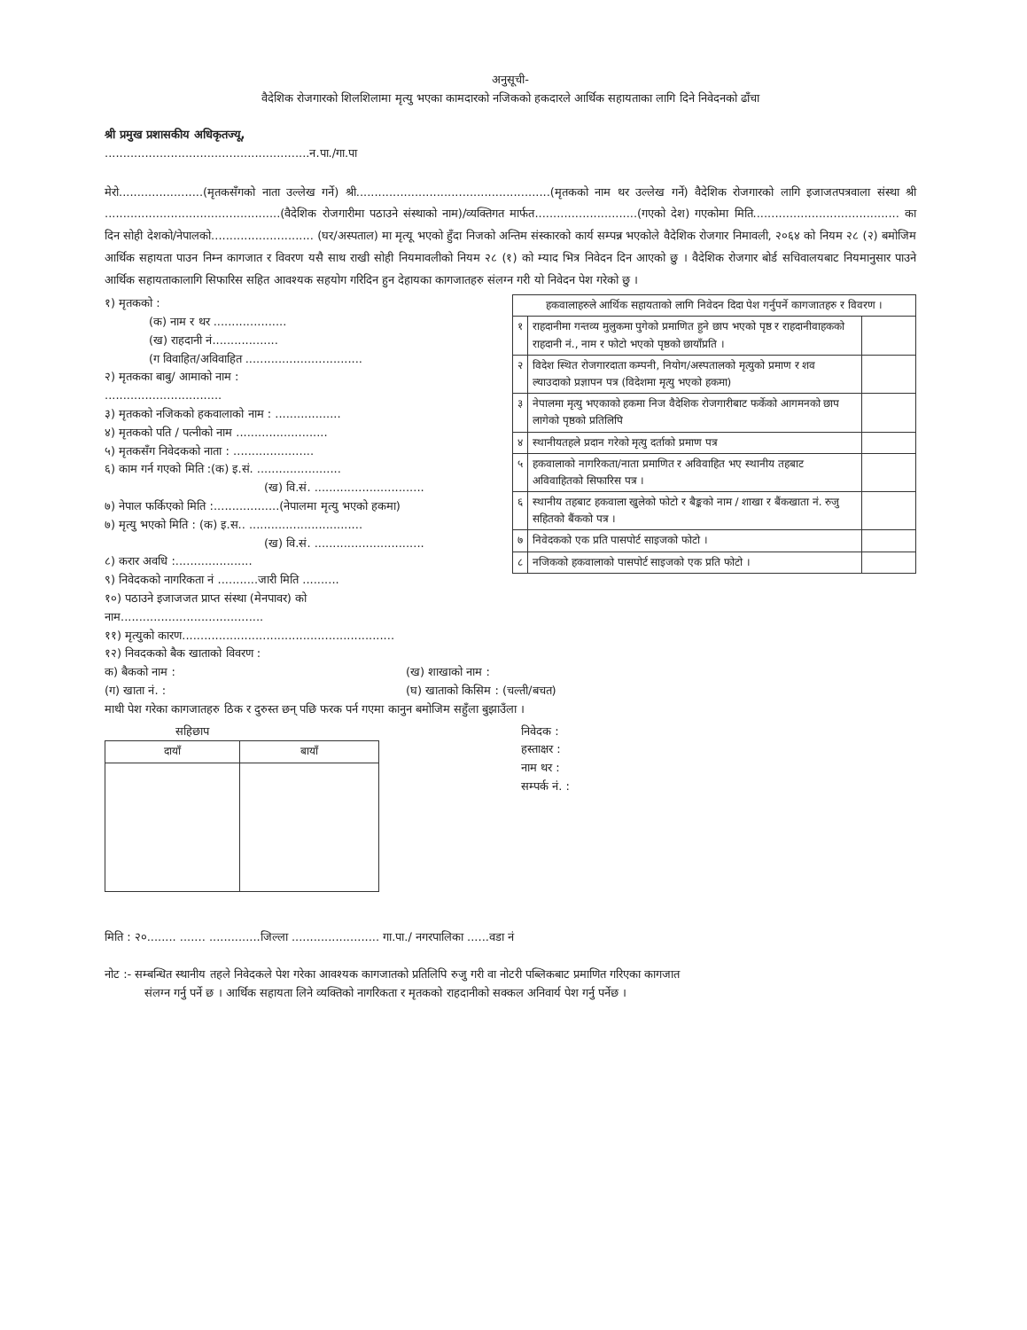अनुसूची-
वैदेशिक रोजगारको शिलशिलामा मृत्यु भएका कामदारको नजिकको हकदारले आर्थिक सहायताका लागि दिने निवेदनको ढाँचा
श्री प्रमुख प्रशासकीय अधिकृतज्यू,
........................................................न.पा./गा.पा
मेरो.......................(मृतकसँगको नाता उल्लेख गर्ने) श्री.....................................................(मृतकको नाम थर उल्लेख गर्ने) वैदेशिक रोजगारको लागि इजाजतपत्रवाला संस्था श्री ................................................(वैदेशिक रोजगारीमा पठाउने संस्थाको नाम)/व्यक्तिगत मार्फत............................(गएको देश) गएकोमा मिति........................................ का दिन सोही देशको/नेपालको............................ (घर/अस्पताल) मा मृत्यू भएको हुँदा निजको अन्तिम संस्कारको कार्य सम्पन्न भएकोले वैदेशिक रोजगार निमावली, २०६४ को नियम २८ (२) बमोजिम आर्थिक सहायता पाउन निम्न कागजात र विवरण यसै साथ राखी सोही नियमावलीको नियम २८ (१) को म्याद भित्र निवेदन दिन आएको छु । वैदेशिक रोजगार बोर्ड सचिवालयबाट नियमानुसार पाउने आर्थिक सहायताकालागि सिफारिस सहित आवश्यक सहयोग गरिदिन हुन देहायका कागजातहरु संलग्न गरी यो निवेदन पेश गरेको छु ।
१) मृतकको :
(क) नाम र थर ....................
(ख) राहदानी नं..................
(ग विवाहित/अविवाहित ................................
२) मृतकका बाबु/ आमाको नाम :
................................
३) मृतकको नजिकको हकवालाको नाम : ..................
४) मृतकको पति / पत्नीको नाम .........................
५) मृतकसँग निवेदकको नाता : ......................
६) काम गर्न गएको मिति :(क) इ.सं. .......................
(ख) वि.सं. ..............................
७) नेपाल फर्किएको मिति :..................(नेपालमा मृत्यु भएको हकमा)
७) मृत्यु भएको मिति : (क) इ.स.. ...............................
(ख) वि.सं. ..............................
८) करार अवधि :.....................
९) निवेदकको नागरिकता नं ...........जारी मिति ..........
१०) पठाउने इजाजजत प्राप्त संस्था (मेनपावर) को
नाम.......................................
११) मृत्युको कारण..........................................................
१२) निवदकको बैक खाताको विवरण :
| हकवालाहरुले आर्थिक सहायताको लागि निवेदन दिदा पेश गर्नुपर्ने कागजातहरु र विवरण । | | |
| --- | --- | --- |
| १ | राहदानीमा गन्तव्य मुलुकमा पुगेको प्रमाणित हुने छाप भएको पृष्ठ र राहदानीवाहकको राहदानी नं., नाम र फोटो भएको पृष्ठको छायाँप्रति । | |
| २ | विदेश स्थित रोजगारदाता कम्पनी, नियोग/अस्पतालको मृत्युको प्रमाण र शव ल्याउदाको प्रज्ञापन पत्र (विदेशमा मृत्यु भएको हकमा) | |
| ३ | नेपालमा मृत्यु भएकाको हकमा निज वैदेशिक रोजगारीबाट फर्केको आगमनको छाप लागेको पृष्ठको प्रतिलिपि | |
| ४ | स्थानीयतहले प्रदान गरेको मृत्यु दर्ताको प्रमाण पत्र | |
| ५ | हकवालाको नागरिकता/नाता प्रमाणित र अविवाहित भए स्थानीय तहबाट अविवाहितको सिफारिस पत्र । | |
| ६ | स्थानीय तहबाट हकवाला खुलेको फोटो र बैङ्कको नाम / शाखा र बैंकखाता नं. रुजु सहितको बैंकको पत्र । | |
| ७ | निवेदकको एक प्रति पासपोर्ट साइजको फोटो । | |
| ८ | नजिकको हकवालाको पासपोर्ट साइजको एक प्रति फोटो । | |
क) बैकको नाम : (ख) शाखाको नाम :
(ग) खाता नं. : (घ) खाताको किसिम : (चल्ती/बचत)
माथी पेश गरेका कागजातहरु ठिक र दुरुस्त छन् पछि फरक पर्न गएमा कानुन बमोजिम सहुँला बुझाउँला ।
सहिछाप
| दायाँ | बायाँ |
| --- | --- |
निवेदक :
हस्ताक्षर :
नाम थर :
सम्पर्क नं. :
मिति : २०........ ....... ..............जिल्ला ........................ गा.पा./ नगरपालिका ......वडा नं
नोट :- सम्बन्धित स्थानीय तहले निवेदकले पेश गरेका आवश्यक कागजातको प्रतिलिपि रुजु गरी वा नोटरी पब्लिकबाट प्रमाणित गरिएका कागजात
संलग्न गर्नु पर्ने छ । आर्थिक सहायता लिने व्यक्तिको नागरिकता र मृतकको राहदानीको सक्कल अनिवार्य पेश गर्नु पर्नेछ ।